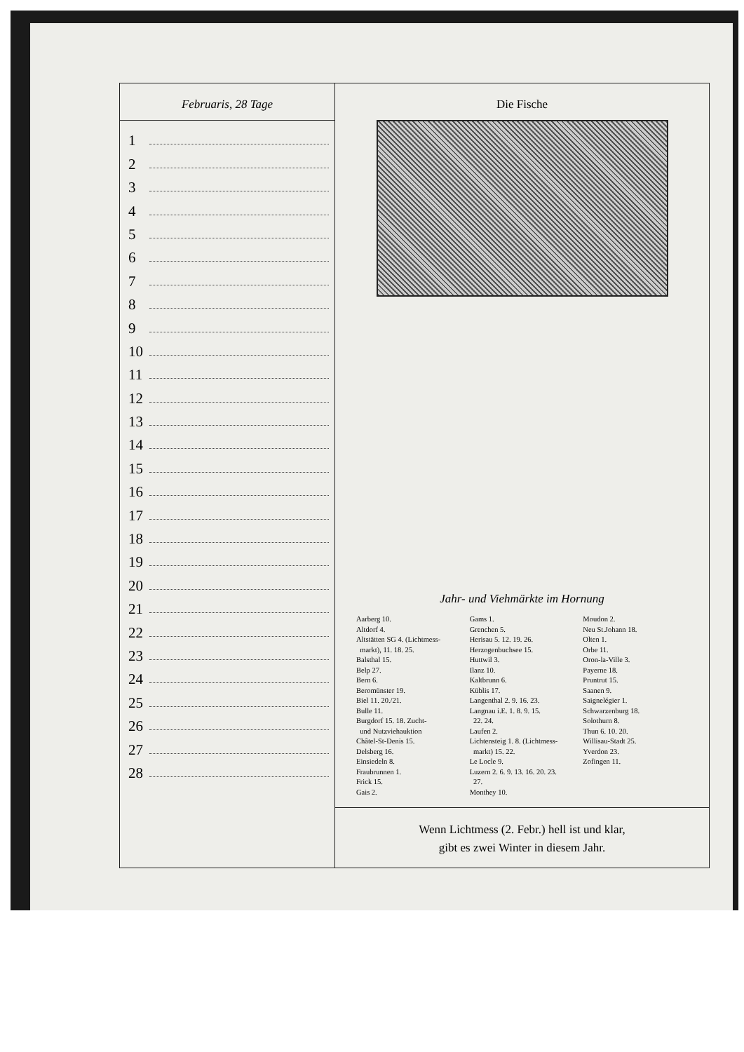Februaris, 28 Tage
1
2
3
4
5
6
7
8
9
10
11
12
13
14
15
16
17
18
19
20
21
22
23
24
25
26
27
28
Die Fische
Jahr- und Viehmärkte im Hornung
Aarberg 10.
Altdorf 4.
Altstätten SG 4. (Lichtmess-
markt), 11. 18. 25.
Balsthal 15.
Belp 27.
Bern 6.
Beromünster 19.
Biel 11. 20./21.
Bulle 11.
Burgdorf 15. 18. Zucht-
und Nutzviehauktion
Châtel-St-Denis 15.
Delsberg 16.
Einsiedeln 8.
Fraubrunnen 1.
Frick 15.
Gais 2.
Gams 1.
Grenchen 5.
Herisau 5. 12. 19. 26.
Herzogenbuchsee 15.
Huttwil 3.
Ilanz 10.
Kaltbrunn 6.
Küblis 17.
Langenthal 2. 9. 16. 23.
Langnau i.E. 1. 8. 9. 15.
22. 24.
Laufen 2.
Lichtensteig 1. 8. (Lichtmess-
markt) 15. 22.
Le Locle 9.
Luzern 2. 6. 9. 13. 16. 20. 23.
27.
Monthey 10.
Moudon 2.
Neu St.Johann 18.
Olten 1.
Orbe 11.
Oron-la-Ville 3.
Payerne 18.
Pruntrut 15.
Saanen 9.
Saignelégier 1.
Schwarzenburg 18.
Solothurn 8.
Thun 6. 10. 20.
Willisau-Stadt 25.
Yverdon 23.
Zofingen 11.
Wenn Lichtmess (2. Febr.) hell ist und klar,
gibt es zwei Winter in diesem Jahr.